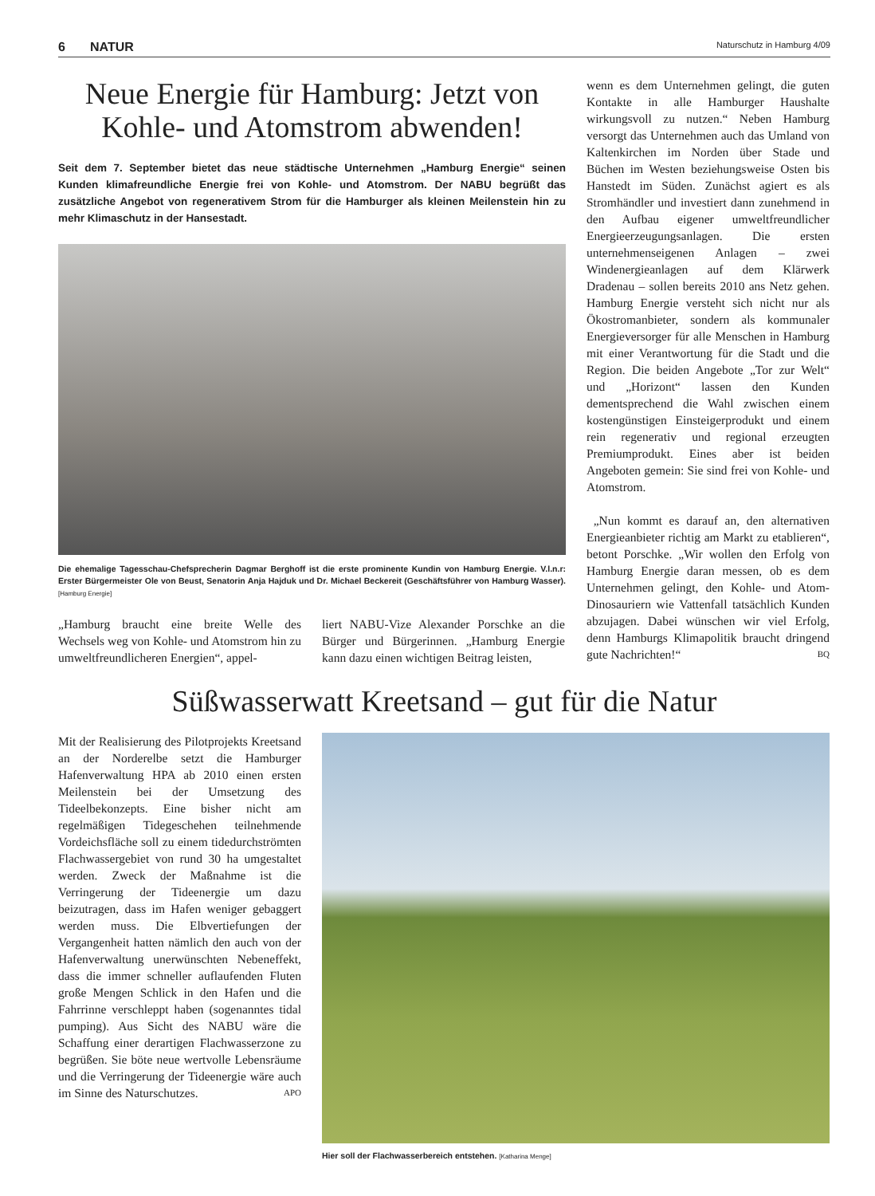6 NATUR Naturschutz in Hamburg 4/09
Neue Energie für Hamburg: Jetzt von Kohle- und Atomstrom abwenden!
Seit dem 7. September bietet das neue städtische Unternehmen „Hamburg Energie“ seinen Kunden klimafreundliche Energie frei von Kohle- und Atomstrom. Der NABU begrüßt das zusätzliche Angebot von regenerativem Strom für die Hamburger als kleinen Meilenstein hin zu mehr Klimaschutz in der Hansestadt.
Die ehemalige Tagesschau-Chefsprecherin Dagmar Berghoff ist die erste prominente Kundin von Hamburg Energie. V.l.n.r: Erster Bürgermeister Ole von Beust, Senatorin Anja Hajduk und Dr. Michael Beckereit (Geschäftsführer von Hamburg Wasser). [Hamburg Energie]
„Hamburg braucht eine breite Welle des Wechsels weg von Kohle- und Atomstrom hin zu umweltfreundlicheren Energien“, appel-
liert NABU-Vize Alexander Porschke an die Bürger und Bürgerinnen. „Hamburg Energie kann dazu einen wichtigen Beitrag leisten,
wenn es dem Unternehmen gelingt, die guten Kontakte in alle Hamburger Haushalte wirkungsvoll zu nutzen.“ Neben Hamburg versorgt das Unternehmen auch das Umland von Kaltenkirchen im Norden über Stade und Büchen im Westen beziehungsweise Osten bis Hanstedt im Süden. Zunächst agiert es als Stromhändler und investiert dann zunehmend in den Aufbau eigener umweltfreundlicher Energieerzeugungsanlagen. Die ersten unternehmenseigenen Anlagen – zwei Windenergieanlagen auf dem Klärwerk Dradenau – sollen bereits 2010 ans Netz gehen. Hamburg Energie versteht sich nicht nur als Ökostromanbieter, sondern als kommunaler Energieversorger für alle Menschen in Hamburg mit einer Verantwortung für die Stadt und die Region. Die beiden Angebote „Tor zur Welt“ und „Horizont“ lassen den Kunden dementsprechend die Wahl zwischen einem kostengünstigen Einsteigerprodukt und einem rein regenerativ und regional erzeugten Premiumprodukt. Eines aber ist beiden Angeboten gemein: Sie sind frei von Kohle- und Atomstrom.
„Nun kommt es darauf an, den alternativen Energieanbieter richtig am Markt zu etablieren“, betont Porschke. „Wir wollen den Erfolg von Hamburg Energie daran messen, ob es dem Unternehmen gelingt, den Kohle- und Atom-Dinosauriern wie Vattenfall tatsächlich Kunden abzujagen. Dabei wünschen wir viel Erfolg, denn Hamburgs Klimapolitik braucht dringend gute Nachrichten!“ BQ
Süßwasserwatt Kreetsand – gut für die Natur
Mit der Realisierung des Pilotprojekts Kreetsand an der Norderelbe setzt die Hamburger Hafenverwaltung HPA ab 2010 einen ersten Meilenstein bei der Umsetzung des Tideelbekonzepts. Eine bisher nicht am regelmäßigen Tidegeschehen teilnehmende Vordeichsfläche soll zu einem tidedurchströmten Flachwassergebiet von rund 30 ha umgestaltet werden. Zweck der Maßnahme ist die Verringerung der Tideenergie um dazu beizutragen, dass im Hafen weniger gebaggert werden muss. Die Elbvertiefungen der Vergangenheit hatten nämlich den auch von der Hafenverwaltung unerwünschten Nebeneffekt, dass die immer schneller auflaufenden Fluten große Mengen Schlick in den Hafen und die Fahrrinne verschleppt haben (sogenanntes tidal pumping). Aus Sicht des NABU wäre die Schaffung einer derartigen Flachwasserzone zu begrüßen. Sie böte neue wertvolle Lebensräume und die Verringerung der Tideenergie wäre auch im Sinne des Naturschutzes. APO
Hier soll der Flachwasserbereich entstehen. [Katharina Menge]